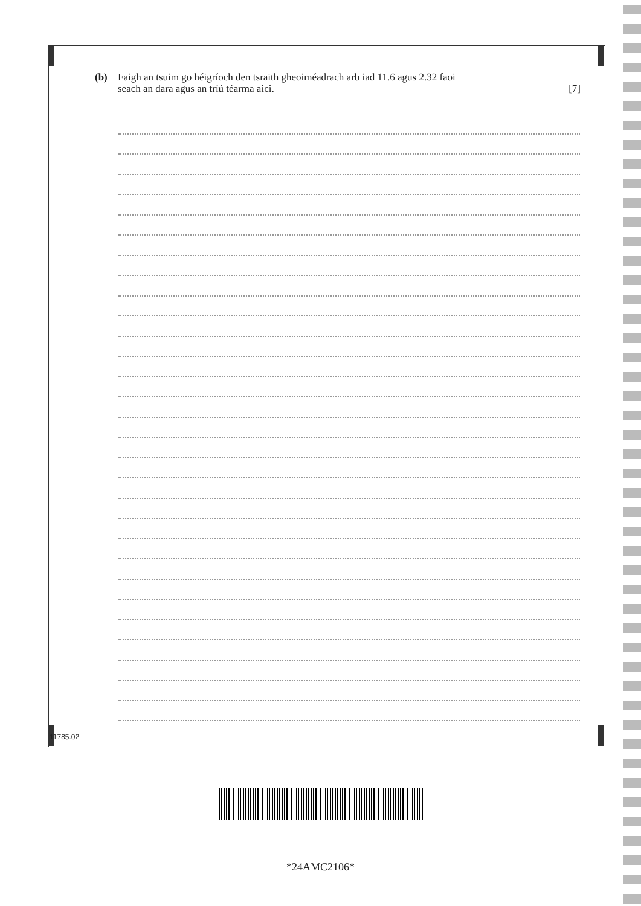(b) Faigh an tsuim go héigríoch den tsraith gheoiméadrach arb iad 11.6 agus 2.32 faoi
seach an dara agus an tríú téarma aici. [7]
11785.02
*24AMC2106*